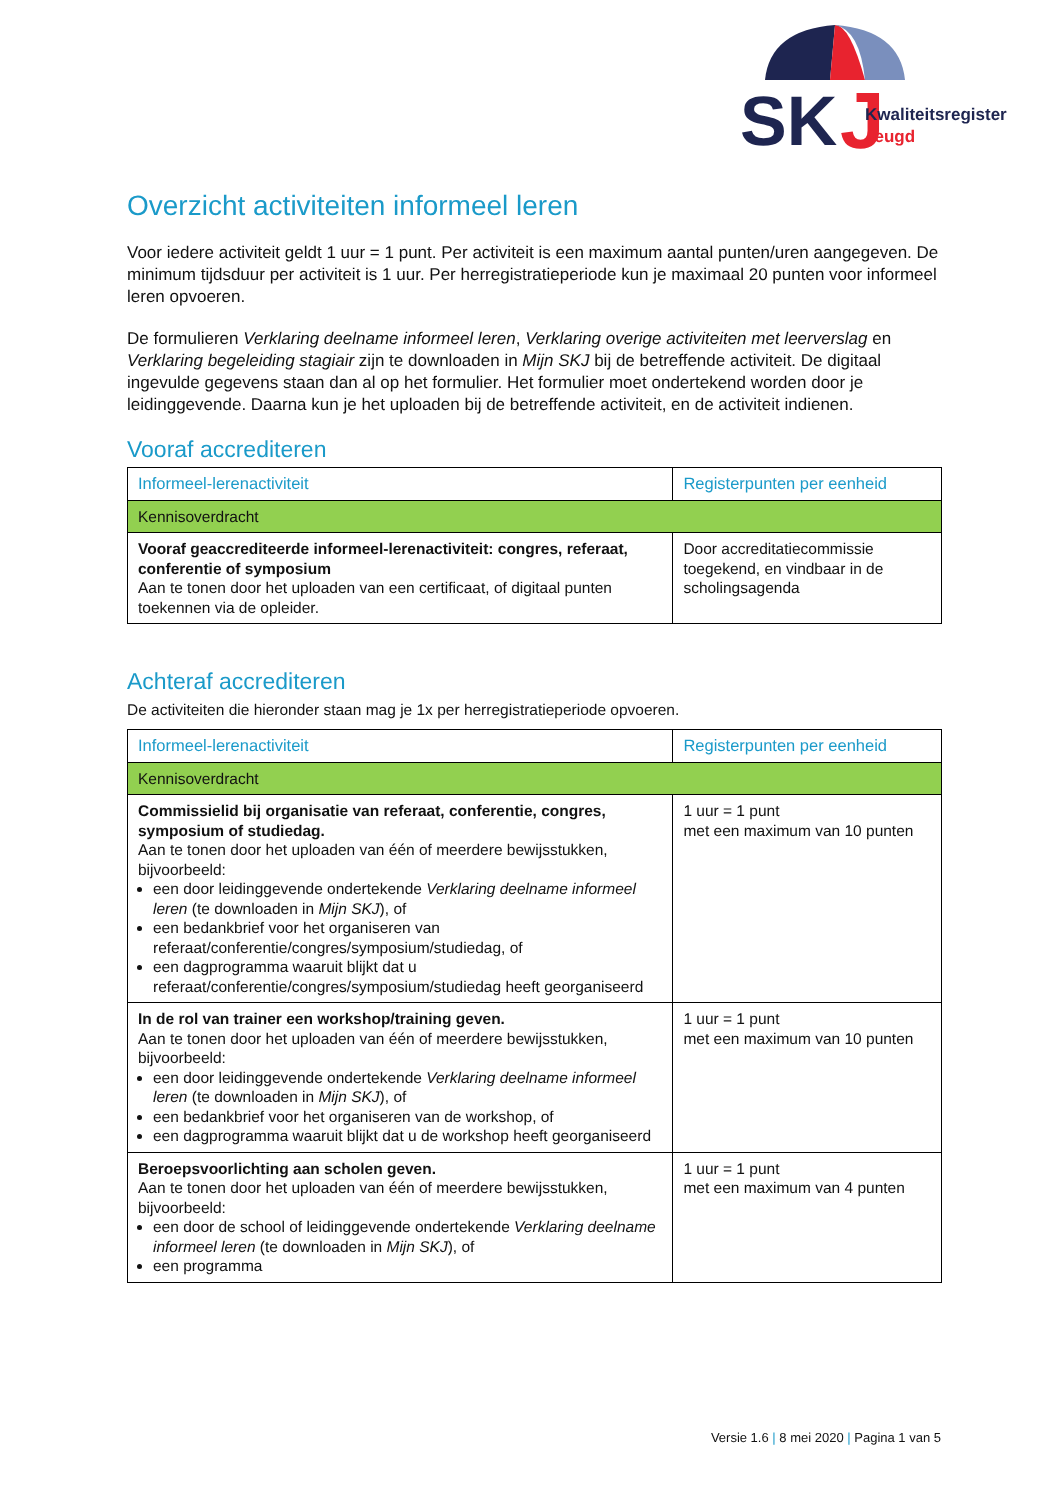SK
J
Kwaliteitsregister
Jeugd
Overzicht activiteiten informeel leren
Voor iedere activiteit geldt 1 uur = 1 punt. Per activiteit is een maximum aantal punten/uren aangegeven. De minimum tijdsduur per activiteit is 1 uur. Per herregistratieperiode kun je maximaal 20 punten voor informeel leren opvoeren.
De formulieren Verklaring deelname informeel leren, Verklaring overige activiteiten met leerverslag en Verklaring begeleiding stagiair zijn te downloaden in Mijn SKJ bij de betreffende activiteit. De digitaal ingevulde gegevens staan dan al op het formulier. Het formulier moet ondertekend worden door je leidinggevende. Daarna kun je het uploaden bij de betreffende activiteit, en de activiteit indienen.
Vooraf accrediteren
| Informeel-lerenactiviteit | Registerpunten per eenheid |
| --- | --- |
| Kennisoverdracht | |
| Vooraf geaccrediteerde informeel-lerenactiviteit: congres, referaat, conferentie of symposium Aan te tonen door het uploaden van een certificaat, of digitaal punten toekennen via de opleider. | Door accreditatiecommissie toegekend, en vindbaar in de scholingsagenda |
Achteraf accrediteren
De activiteiten die hieronder staan mag je 1x per herregistratieperiode opvoeren.
| Informeel-lerenactiviteit | Registerpunten per eenheid |
| --- | --- |
| Kennisoverdracht | |
| Commissielid bij organisatie van referaat, conferentie, congres, symposium of studiedag. Aan te tonen door het uploaden van één of meerdere bewijsstukken, bijvoorbeeld: een door leidinggevende ondertekende Verklaring deelname informeel leren (te downloaden in Mijn SKJ ), of een bedankbrief voor het organiseren van referaat/conferentie/congres/symposium/studiedag, of een dagprogramma waaruit blijkt dat u referaat/conferentie/congres/symposium/studiedag heeft georganiseerd | 1 uur = 1 punt met een maximum van 10 punten |
| In de rol van trainer een workshop/training geven. Aan te tonen door het uploaden van één of meerdere bewijsstukken, bijvoorbeeld: een door leidinggevende ondertekende Verklaring deelname informeel leren (te downloaden in Mijn SKJ ), of een bedankbrief voor het organiseren van de workshop, of een dagprogramma waaruit blijkt dat u de workshop heeft georganiseerd | 1 uur = 1 punt met een maximum van 10 punten |
| Beroepsvoorlichting aan scholen geven. Aan te tonen door het uploaden van één of meerdere bewijsstukken, bijvoorbeeld: een door de school of leidinggevende ondertekende Verklaring deelname informeel leren (te downloaden in Mijn SKJ ), of een programma | 1 uur = 1 punt met een maximum van 4 punten |
Versie 1.6 | 8 mei 2020 | Pagina 1 van 5